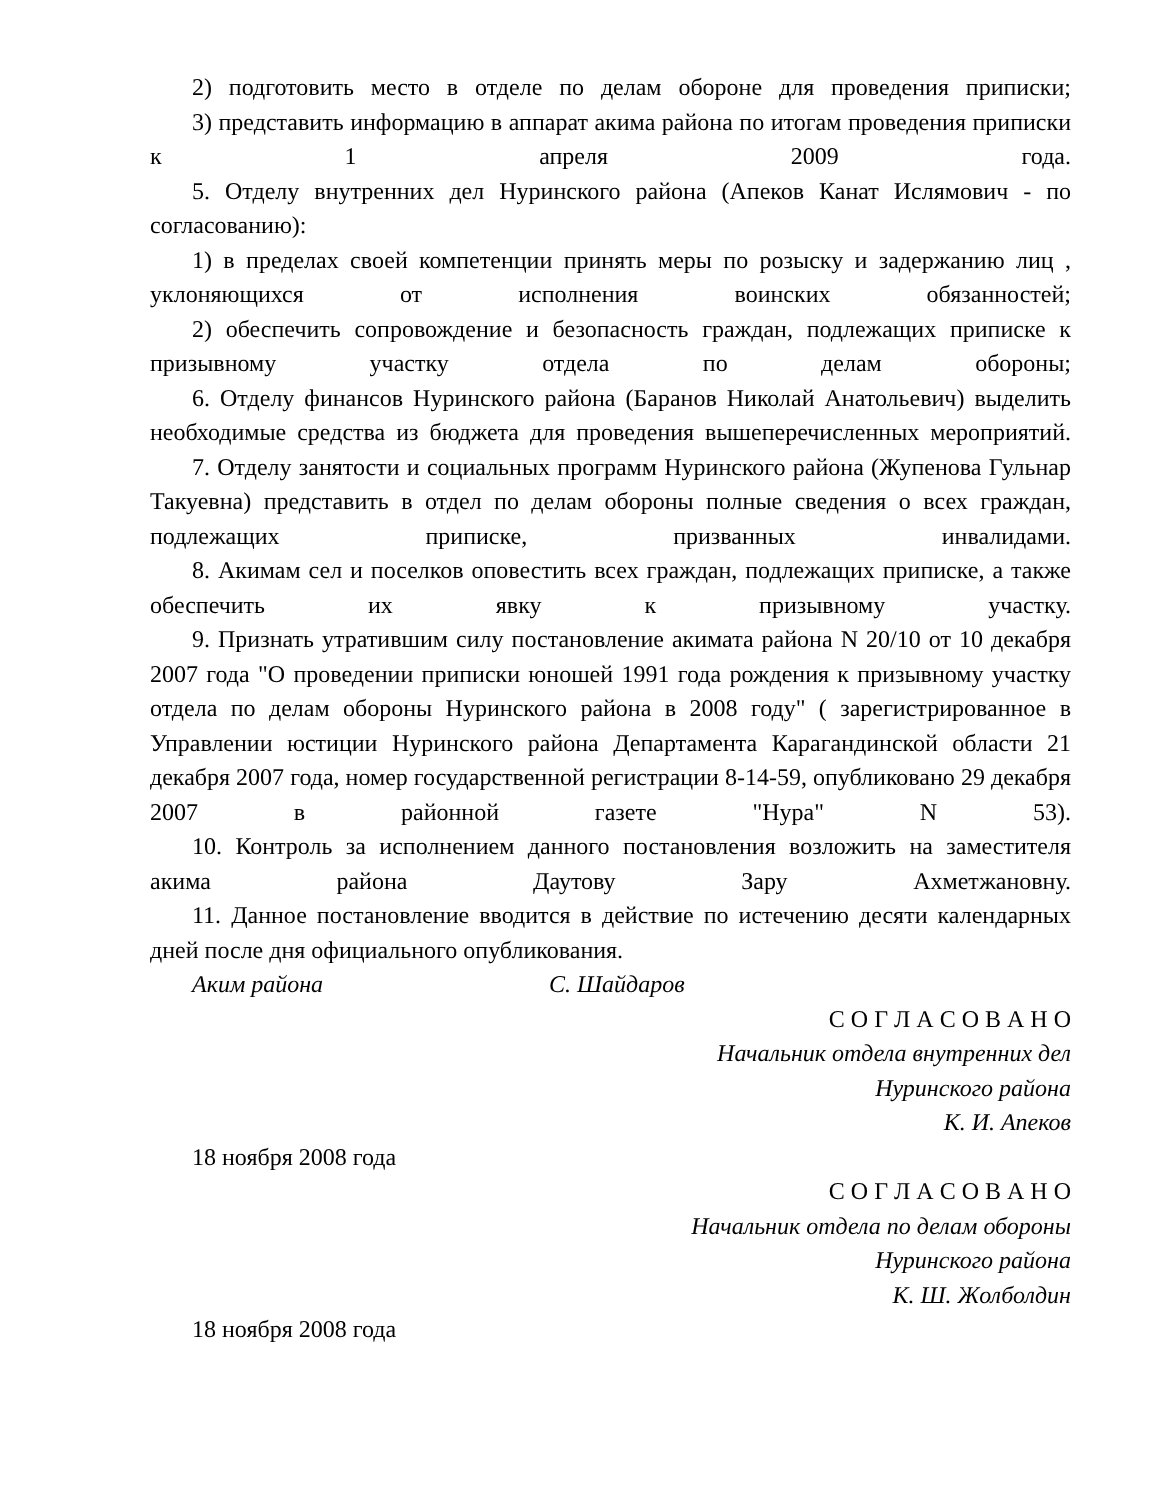2) подготовить место в отделе по делам обороне для проведения приписки;
3) представить информацию в аппарат акима района по итогам проведения приписки к 1 апреля 2009 года.
5. Отделу внутренних дел Нуринского района (Апеков Канат Ислямович - по согласованию):
1) в пределах своей компетенции принять меры по розыску и задержанию лиц , уклоняющихся от исполнения воинских обязанностей;
2) обеспечить сопровождение и безопасность граждан, подлежащих приписке к призывному участку отдела по делам обороны;
6. Отделу финансов Нуринского района (Баранов Николай Анатольевич) выделить необходимые средства из бюджета для проведения вышеперечисленных мероприятий.
7. Отделу занятости и социальных программ Нуринского района (Жупенова Гульнар Такуевна) представить в отдел по делам обороны полные сведения о всех граждан, подлежащих приписке, призванных инвалидами.
8. Акимам сел и поселков оповестить всех граждан, подлежащих приписке, а также обеспечить их явку к призывному участку.
9. Признать утратившим силу постановление акимата района N 20/10 от 10 декабря 2007 года "О проведении приписки юношей 1991 года рождения к призывному участку отдела по делам обороны Нуринского района в 2008 году" ( зарегистрированное в Управлении юстиции Нуринского района Департамента Карагандинской области 21 декабря 2007 года, номер государственной регистрации 8-14-59, опубликовано 29 декабря 2007 в районной газете "Нура" N 53).
10. Контроль за исполнением данного постановления возложить на заместителя акима района Даутову Зару Ахметжановну.
11. Данное постановление вводится в действие по истечению десяти календарных дней после дня официального опубликования.
Аким района С. Шайдаров
С О Г Л А С О В А Н О
Начальник отдела внутренних дел
Нуринского района
К. И. Апеков
18 ноября 2008 года
С О Г Л А С О В А Н О
Начальник отдела по делам обороны
Нуринского района
К. Ш. Жолболдин
18 ноября 2008 года